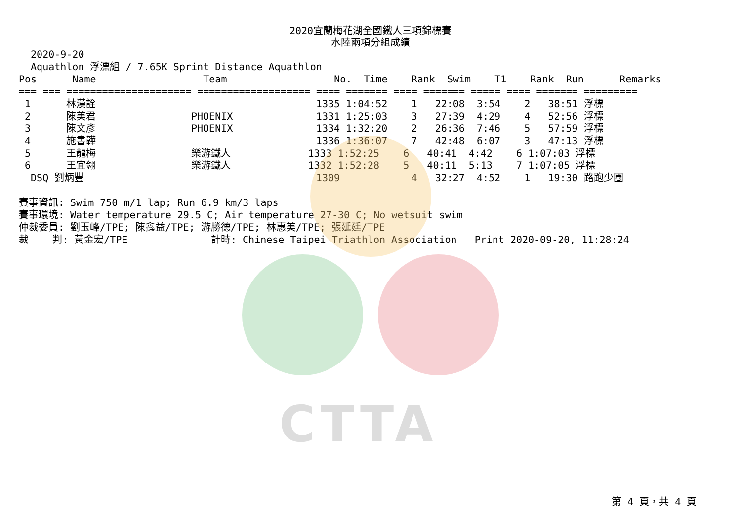CTTA
2020宜蘭梅花湖全國鐵人三項錦標賽
水陸兩項分組成績
  2020-9-20
  Aquathlon 浮漂組 / 7.65K Sprint Distance Aquathlon
Pos      Name                  Team                  No.  Time    Rank  Swim    T1    Rank  Run      Remarks
=== === ===================== =================== ==== ======= ==== ======= ===== ==== ======= =========
 1      林漢詮                                     1335 1:04:52    1   22:08  3:54    2   38:51 浮標
 2      陳美君                PHOENIX              1331 1:25:03    3   27:39  4:29    4   52:56 浮標
 3      陳文彥                PHOENIX              1334 1:32:20    2   26:36  7:46    5   57:59 浮標
 4      施書韡                                     1336 1:36:07    7   42:48  6:07    3   47:13 浮標
 5      王龍梅                樂游鐵人             1333 1:52:25    6   40:41  4:42    6 1:07:03 浮標
 6      王宜翎                樂游鐵人             1332 1:52:28    5   40:11  5:13    7 1:07:05 浮標
  DSQ 劉炳豐                                       1309            4   32:27  4:52    1   19:30 路跑少圈

賽事資訊: Swim 750 m/1 lap; Run 6.9 km/3 laps
賽事環境: Water temperature 29.5 C; Air temperature 27-30 C; No wetsuit swim
仲裁委員: 劉玉峰/TPE; 陳鑫益/TPE; 游勝德/TPE; 林惠美/TPE; 張延廷/TPE
裁    判: 黃金宏/TPE              計時: Chinese Taipei Triathlon Association   Print 2020-09-20, 11:28:24
第 4 頁，共 4 頁